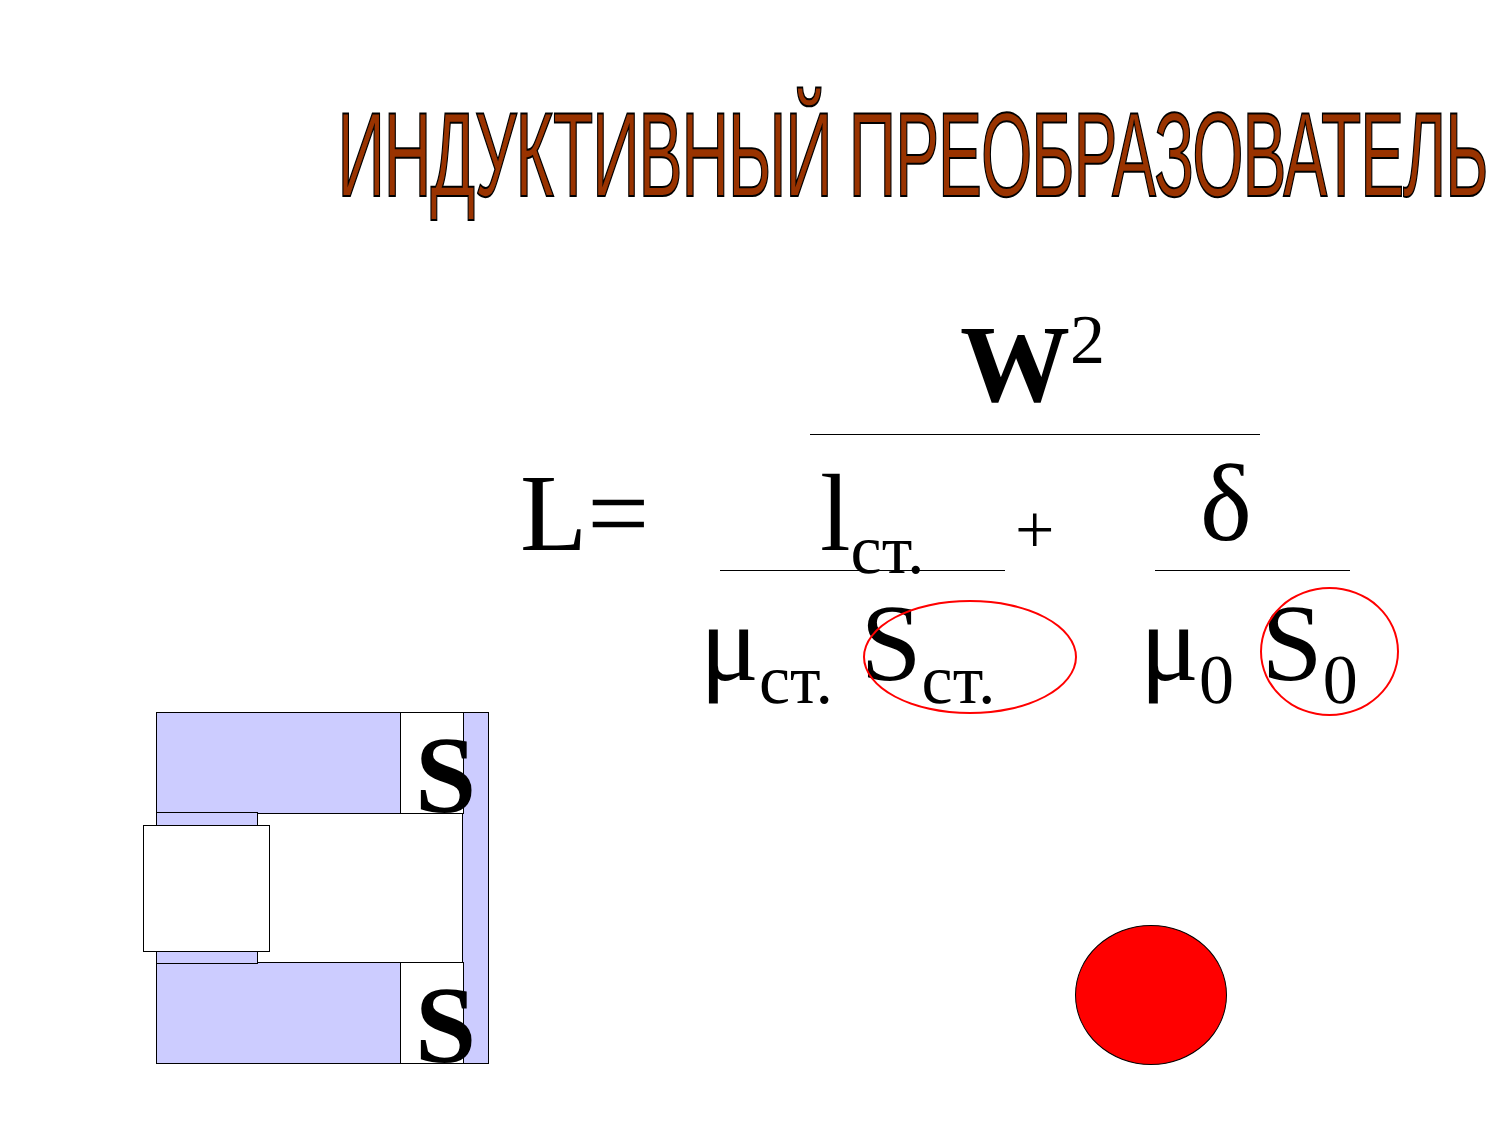ИНДУКТИВНЫЙ ПРЕОБРАЗОВАТЕЛЬ
W<sup>2</sup>
L= l<sub>ст.</sub> + δ
μ<sub>ст.</sub> S<sub>ст.</sub> μ<sub>0</sub> S<sub>0</sub>
S
S